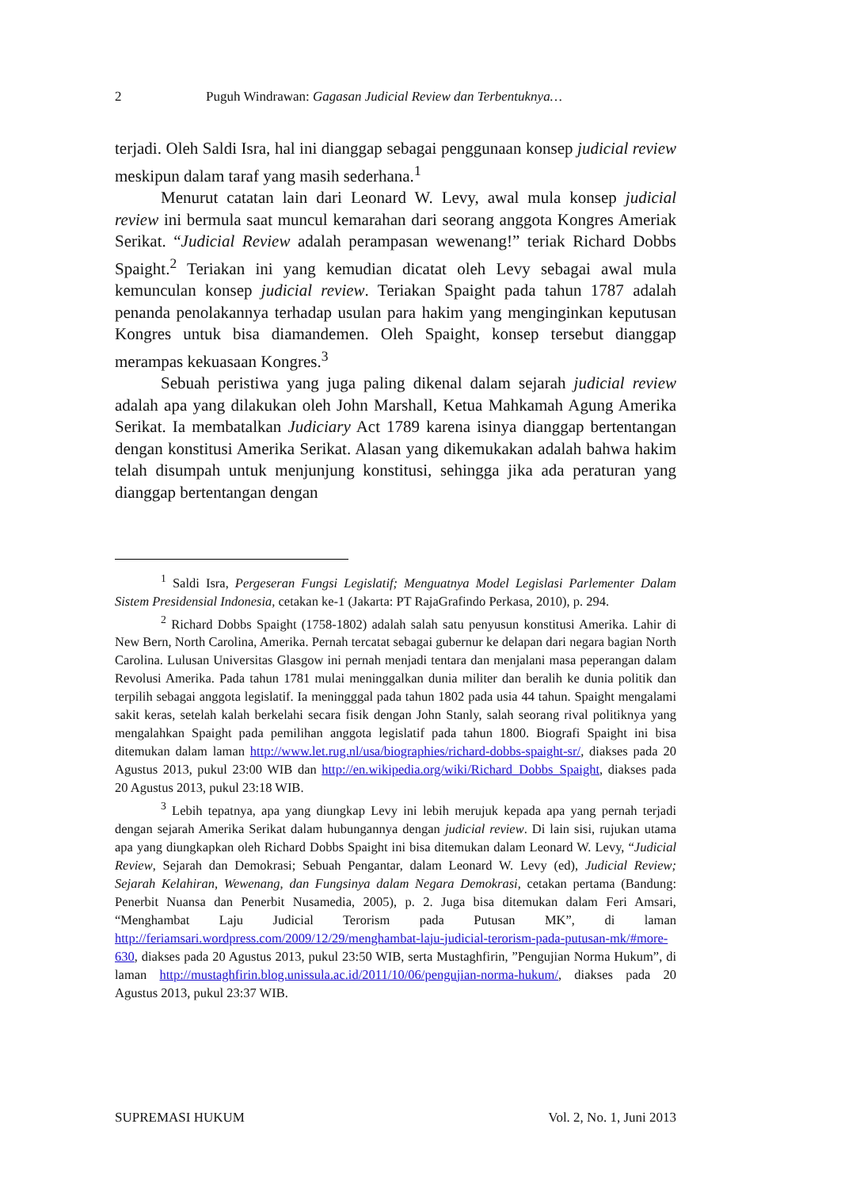2 Puguh Windrawan: Gagasan Judicial Review dan Terbentuknya…
terjadi. Oleh Saldi Isra, hal ini dianggap sebagai penggunaan konsep judicial review meskipun dalam taraf yang masih sederhana.<sup>1</sup>
Menurut catatan lain dari Leonard W. Levy, awal mula konsep judicial review ini bermula saat muncul kemarahan dari seorang anggota Kongres Ameriak Serikat. “Judicial Review adalah perampasan wewenang!” teriak Richard Dobbs Spaight.<sup>2</sup> Teriakan ini yang kemudian dicatat oleh Levy sebagai awal mula kemunculan konsep judicial review. Teriakan Spaight pada tahun 1787 adalah penanda penolakannya terhadap usulan para hakim yang menginginkan keputusan Kongres untuk bisa diamandemen. Oleh Spaight, konsep tersebut dianggap merampas kekuasaan Kongres.<sup>3</sup>
Sebuah peristiwa yang juga paling dikenal dalam sejarah judicial review adalah apa yang dilakukan oleh John Marshall, Ketua Mahkamah Agung Amerika Serikat. Ia membatalkan Judiciary Act 1789 karena isinya dianggap bertentangan dengan konstitusi Amerika Serikat. Alasan yang dikemukakan adalah bahwa hakim telah disumpah untuk menjunjung konstitusi, sehingga jika ada peraturan yang dianggap bertentangan dengan
<sup>1</sup> Saldi Isra, Pergeseran Fungsi Legislatif; Menguatnya Model Legislasi Parlementer Dalam Sistem Presidensial Indonesia, cetakan ke-1 (Jakarta: PT RajaGrafindo Perkasa, 2010), p. 294.
<sup>2</sup> Richard Dobbs Spaight (1758-1802) adalah salah satu penyusun konstitusi Amerika. Lahir di New Bern, North Carolina, Amerika. Pernah tercatat sebagai gubernur ke delapan dari negara bagian North Carolina. Lulusan Universitas Glasgow ini pernah menjadi tentara dan menjalani masa peperangan dalam Revolusi Amerika. Pada tahun 1781 mulai meninggalkan dunia militer dan beralih ke dunia politik dan terpilih sebagai anggota legislatif. Ia meningggal pada tahun 1802 pada usia 44 tahun. Spaight mengalami sakit keras, setelah kalah berkelahi secara fisik dengan John Stanly, salah seorang rival politiknya yang mengalahkan Spaight pada pemilihan anggota legislatif pada tahun 1800. Biografi Spaight ini bisa ditemukan dalam laman http://www.let.rug.nl/usa/biographies/richard-dobbs-spaight-sr/, diakses pada 20 Agustus 2013, pukul 23:00 WIB dan http://en.wikipedia.org/wiki/Richard_Dobbs_Spaight, diakses pada 20 Agustus 2013, pukul 23:18 WIB.
<sup>3</sup> Lebih tepatnya, apa yang diungkap Levy ini lebih merujuk kepada apa yang pernah terjadi dengan sejarah Amerika Serikat dalam hubungannya dengan judicial review. Di lain sisi, rujukan utama apa yang diungkapkan oleh Richard Dobbs Spaight ini bisa ditemukan dalam Leonard W. Levy, “Judicial Review, Sejarah dan Demokrasi; Sebuah Pengantar, dalam Leonard W. Levy (ed), Judicial Review; Sejarah Kelahiran, Wewenang, dan Fungsinya dalam Negara Demokrasi, cetakan pertama (Bandung: Penerbit Nuansa dan Penerbit Nusamedia, 2005), p. 2. Juga bisa ditemukan dalam Feri Amsari, “Menghambat Laju Judicial Terorism pada Putusan MK”, di laman http://feriamsari.wordpress.com/2009/12/29/menghambat-laju-judicial-terorism-pada-putusan-mk/#more-630, diakses pada 20 Agustus 2013, pukul 23:50 WIB, serta Mustaghfirin, ”Pengujian Norma Hukum”, di laman http://mustaghfirin.blog.unissula.ac.id/2011/10/06/pengujian-norma-hukum/, diakses pada 20 Agustus 2013, pukul 23:37 WIB.
SUPREMASI HUKUM Vol. 2, No. 1, Juni 2013